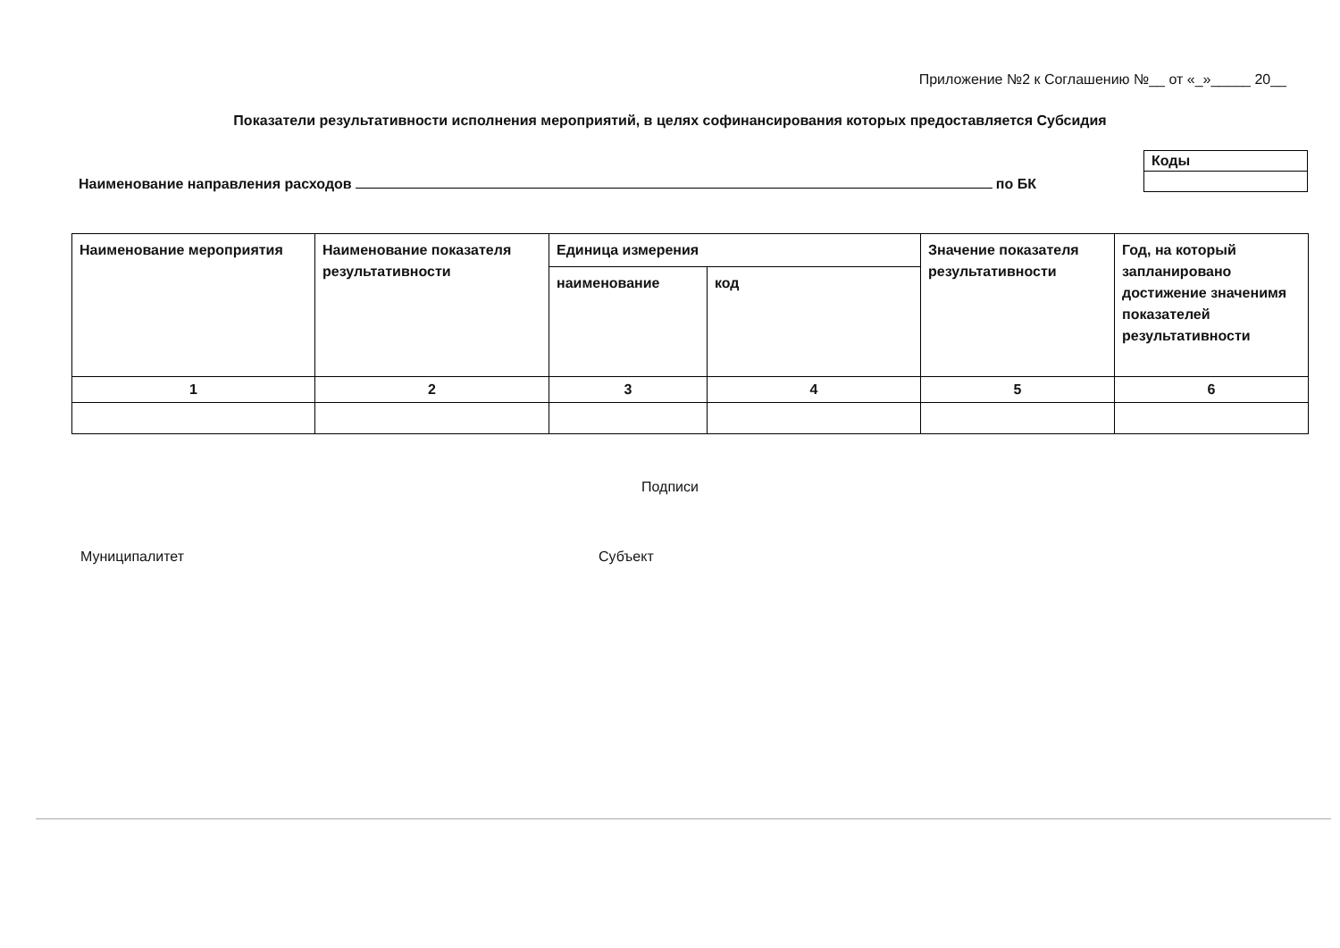Приложение №2 к Соглашению №__ от «_»_____ 20__
Показатели результативности исполнения мероприятий, в целях софинансирования которых предоставляется Субсидия
Наименование направления расходов по БК
| Коды |
| Наименование мероприятия | Наименование показателя результативности | Единица измерения | | Значение показателя результативности | Год, на который запланировано достижение значенимя показателей результативности |
| | | наименование | код | | |
| 1 | 2 | 3 | 4 | 5 | 6 |
Подписи
Муниципалитет Субъект